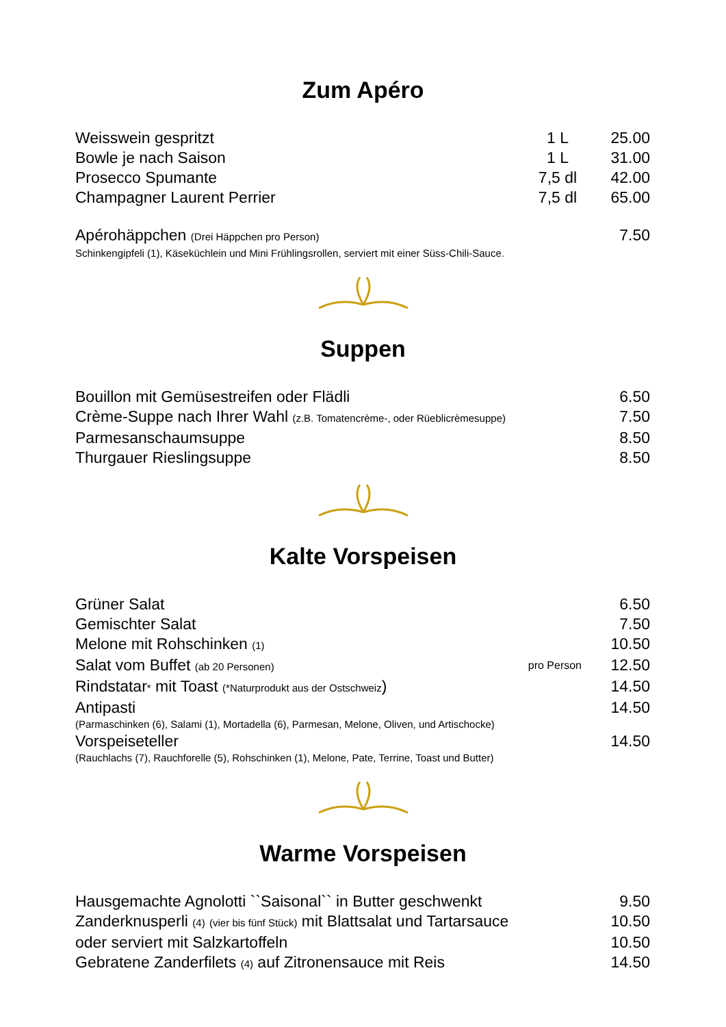Zum Apéro
| Weisswein gespritzt | 1 L | 25.00 |
| Bowle je nach Saison | 1 L | 31.00 |
| Prosecco Spumante | 7,5 dl | 42.00 |
| Champagner Laurent Perrier | 7,5 dl | 65.00 |
| Apérohäppchen (Drei Häppchen pro Person) | | 7.50 |
| Schinkengipfeli (1) , Käseküchlein und Mini Frühlingsrollen, serviert mit einer Süss-Chili-Sauce. | | |
Suppen
| Bouillon mit Gemüsestreifen oder Flädli | 6.50 |
| Crème-Suppe nach Ihrer Wahl (z.B. Tomatencrème-, oder Rüeblicrèmesuppe) | 7.50 |
| Parmesanschaumsuppe | 8.50 |
| Thurgauer Rieslingsuppe | 8.50 |
Kalte Vorspeisen
| Grüner Salat | | 6.50 |
| Gemischter Salat | | 7.50 |
| Melone mit Rohschinken (1) | | 10.50 |
| Salat vom Buffet (ab 20 Personen) | pro Person | 12.50 |
| Rindstatar * mit Toast (*Naturprodukt aus der Ostschweiz ) | | 14.50 |
| Antipasti | | 14.50 |
| (Parmaschinken (6) , Salami (1) , Mortadella (6) , Parmesan, Melone, Oliven, und Artischocke) | | |
| Vorspeiseteller | | 14.50 |
| (Rauchlachs (7) , Rauchforelle (5) , Rohschinken (1) , Melone, Pate, Terrine, Toast und Butter) | | |
Warme Vorspeisen
| Hausgemachte Agnolotti ``Saisonal`` in Butter geschwenkt | 9.50 |
| Zanderknusperli (4) (vier bis fünf Stück) mit Blattsalat und Tartarsauce | 10.50 |
| oder serviert mit Salzkartoffeln | 10.50 |
| Gebratene Zanderfilets (4) auf Zitronensauce mit Reis | 14.50 |